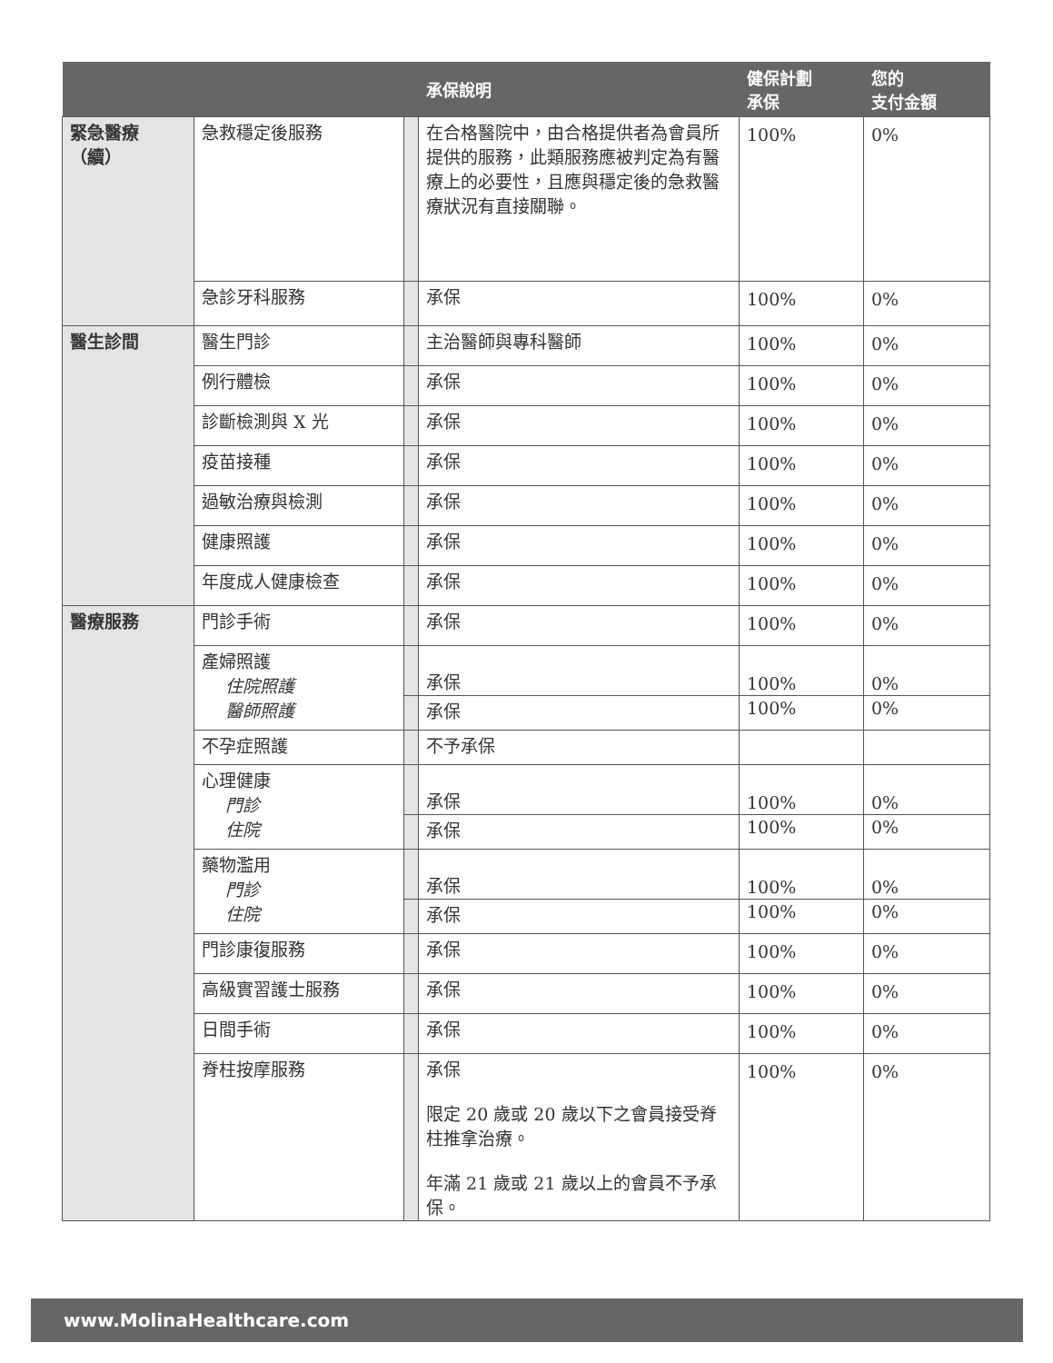| | | | 承保說明 | 健保計劃 承保 | 您的 支付金額 |
| --- | --- | --- | --- | --- | --- |
| 緊急醫療 （續） | 急救穩定後服務 | | 在合格醫院中，由合格提供者為會員所提供的服務，此類服務應被判定為有醫療上的必要性，且應與穩定後的急救醫療狀況有直接關聯。 | 100% | 0% |
| | 急診牙科服務 | | 承保 | 100% | 0% |
| 醫生診間 | 醫生門診 | | 主治醫師與專科醫師 | 100% | 0% |
| | 例行體檢 | | 承保 | 100% | 0% |
| | 診斷檢測與 X 光 | | 承保 | 100% | 0% |
| | 疫苗接種 | | 承保 | 100% | 0% |
| | 過敏治療與檢測 | | 承保 | 100% | 0% |
| | 健康照護 | | 承保 | 100% | 0% |
| | 年度成人健康檢查 | | 承保 | 100% | 0% |
| 醫療服務 | 門診手術 | | 承保 | 100% | 0% |
| | 產婦照護 住院照護 醫師照護 | | 承保 | 100% | 0% |
| | | | 承保 | 100% | 0% |
| | 不孕症照護 | | 不予承保 | | |
| | 心理健康 門診 住院 | | 承保 | 100% | 0% |
| | | | 承保 | 100% | 0% |
| | 藥物濫用 門診 住院 | | 承保 | 100% | 0% |
| | | | 承保 | 100% | 0% |
| | 門診康復服務 | | 承保 | 100% | 0% |
| | 高級實習護士服務 | | 承保 | 100% | 0% |
| | 日間手術 | | 承保 | 100% | 0% |
| | 脊柱按摩服務 | | 承保 限定 20 歲或 20 歲以下之會員接受脊柱推拿治療。 年滿 21 歲或 21 歲以上的會員不予承保。 | 100% | 0% |
www.MolinaHealthcare.com